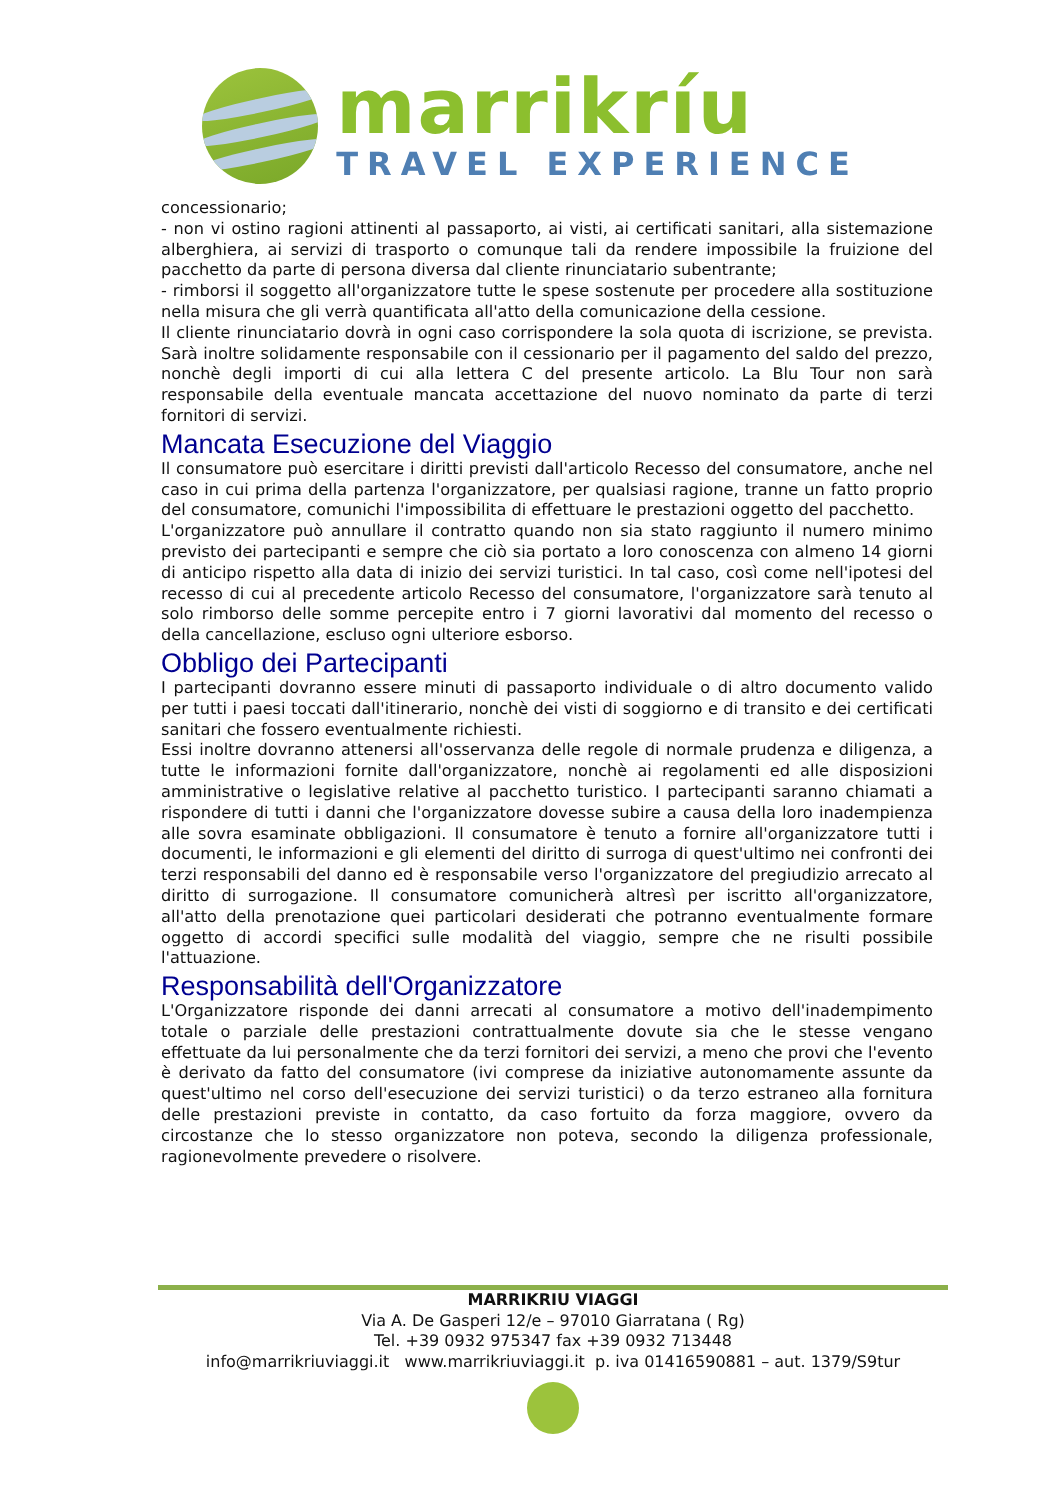marrikríu
TRAVEL EXPERIENCE
concessionario;
- non vi ostino ragioni attinenti al passaporto, ai visti, ai certificati sanitari, alla sistemazione alberghiera, ai servizi di trasporto o comunque tali da rendere impossibile la fruizione del pacchetto da parte di persona diversa dal cliente rinunciatario subentrante;
- rimborsi il soggetto all'organizzatore tutte le spese sostenute per procedere alla sostituzione nella misura che gli verrà quantificata all'atto della comunicazione della cessione.
Il cliente rinunciatario dovrà in ogni caso corrispondere la sola quota di iscrizione, se prevista. Sarà inoltre solidamente responsabile con il cessionario per il pagamento del saldo del prezzo, nonchè degli importi di cui alla lettera C del presente articolo. La Blu Tour non sarà responsabile della eventuale mancata accettazione del nuovo nominato da parte di terzi fornitori di servizi.
Mancata Esecuzione del Viaggio
Il consumatore può esercitare i diritti previsti dall'articolo Recesso del consumatore, anche nel caso in cui prima della partenza l'organizzatore, per qualsiasi ragione, tranne un fatto proprio del consumatore, comunichi l'impossibilita di effettuare le prestazioni oggetto del pacchetto.
L'organizzatore può annullare il contratto quando non sia stato raggiunto il numero minimo previsto dei partecipanti e sempre che ciò sia portato a loro conoscenza con almeno 14 giorni di anticipo rispetto alla data di inizio dei servizi turistici. In tal caso, così come nell'ipotesi del recesso di cui al precedente articolo Recesso del consumatore, l'organizzatore sarà tenuto al solo rimborso delle somme percepite entro i 7 giorni lavorativi dal momento del recesso o della cancellazione, escluso ogni ulteriore esborso.
Obbligo dei Partecipanti
I partecipanti dovranno essere minuti di passaporto individuale o di altro documento valido per tutti i paesi toccati dall'itinerario, nonchè dei visti di soggiorno e di transito e dei certificati sanitari che fossero eventualmente richiesti.
Essi inoltre dovranno attenersi all'osservanza delle regole di normale prudenza e diligenza, a tutte le informazioni fornite dall'organizzatore, nonchè ai regolamenti ed alle disposizioni amministrative o legislative relative al pacchetto turistico. I partecipanti saranno chiamati a rispondere di tutti i danni che l'organizzatore dovesse subire a causa della loro inadempienza alle sovra esaminate obbligazioni. Il consumatore è tenuto a fornire all'organizzatore tutti i documenti, le informazioni e gli elementi del diritto di surroga di quest'ultimo nei confronti dei terzi responsabili del danno ed è responsabile verso l'organizzatore del pregiudizio arrecato al diritto di surrogazione. Il consumatore comunicherà altresì per iscritto all'organizzatore, all'atto della prenotazione quei particolari desiderati che potranno eventualmente formare oggetto di accordi specifici sulle modalità del viaggio, sempre che ne risulti possibile l'attuazione.
Responsabilità dell'Organizzatore
L'Organizzatore risponde dei danni arrecati al consumatore a motivo dell'inadempimento totale o parziale delle prestazioni contrattualmente dovute sia che le stesse vengano effettuate da lui personalmente che da terzi fornitori dei servizi, a meno che provi che l'evento è derivato da fatto del consumatore (ivi comprese da iniziative autonomamente assunte da quest'ultimo nel corso dell'esecuzione dei servizi turistici) o da terzo estraneo alla fornitura delle prestazioni previste in contatto, da caso fortuito da forza maggiore, ovvero da circostanze che lo stesso organizzatore non poteva, secondo la diligenza professionale, ragionevolmente prevedere o risolvere.
MARRIKRIU VIAGGI
Via A. De Gasperi 12/e – 97010 Giarratana ( Rg)
Tel. +39 0932 975347 fax +39 0932 713448
info@marrikriuviaggi.it www.marrikriuviaggi.it p. iva 01416590881 – aut. 1379/S9tur